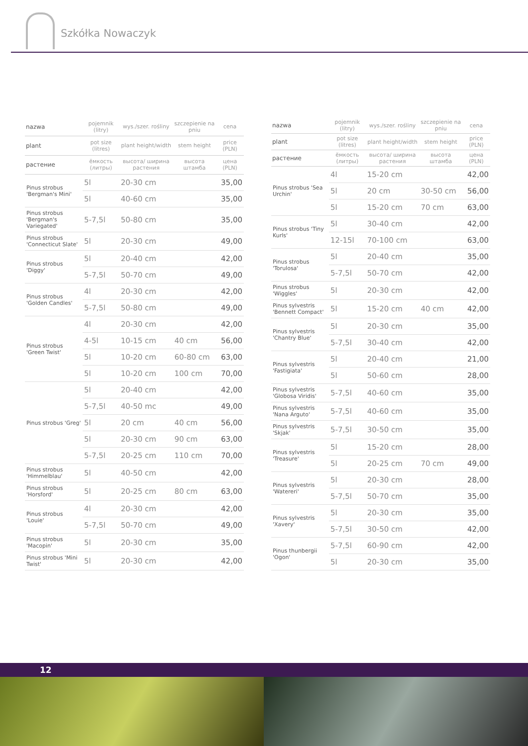Szkółka Nowaczyk
| nazwa | pojemnik (litry) | wys./szer. rośliny | szczepienie na pniu | cena |
| --- | --- | --- | --- | --- |
| plant | pot size (litres) | plant height/width | stem height | price (PLN) |
| растение | ёмкость (литры) | высота/ ширина растения | высота штамба | цена (PLN) |
| Pinus strobus 'Bergman's Mini' | 5l | 20-30 cm | | 35,00 |
| | 5l | 40-60 cm | | 35,00 |
| Pinus strobus 'Bergman's Variegated' | 5-7,5l | 50-80 cm | | 35,00 |
| Pinus strobus 'Connecticut Slate' | 5l | 20-30 cm | | 49,00 |
| Pinus strobus 'Diggy' | 5l | 20-40 cm | | 42,00 |
| | 5-7,5l | 50-70 cm | | 49,00 |
| Pinus strobus 'Golden Candles' | 4l | 20-30 cm | | 42,00 |
| | 5-7,5l | 50-80 cm | | 49,00 |
| Pinus strobus 'Green Twist' | 4l | 20-30 cm | | 42,00 |
| | 4-5l | 10-15 cm | 40 cm | 56,00 |
| | 5l | 10-20 cm | 60-80 cm | 63,00 |
| | 5l | 10-20 cm | 100 cm | 70,00 |
| Pinus strobus 'Greg' | 5l | 20-40 cm | | 42,00 |
| | 5-7,5l | 40-50 mc | | 49,00 |
| | 5l | 20 cm | 40 cm | 56,00 |
| | 5l | 20-30 cm | 90 cm | 63,00 |
| | 5-7,5l | 20-25 cm | 110 cm | 70,00 |
| Pinus strobus 'Himmelblau' | 5l | 40-50 cm | | 42,00 |
| Pinus strobus 'Horsford' | 5l | 20-25 cm | 80 cm | 63,00 |
| Pinus strobus 'Louie' | 4l | 20-30 cm | | 42,00 |
| | 5-7,5l | 50-70 cm | | 49,00 |
| Pinus strobus 'Macopin' | 5l | 20-30 cm | | 35,00 |
| Pinus strobus 'Mini Twist' | 5l | 20-30 cm | | 42,00 |
| nazwa | pojemnik (litry) | wys./szer. rośliny | szczepienie na pniu | cena |
| --- | --- | --- | --- | --- |
| plant | pot size (litres) | plant height/width | stem height | price (PLN) |
| растение | ёмкость (литры) | высота/ ширина растения | высота штамба | цена (PLN) |
| Pinus strobus 'Sea Urchin' | 4l | 15-20 cm | | 42,00 |
| | 5l | 20 cm | 30-50 cm | 56,00 |
| | 5l | 15-20 cm | 70 cm | 63,00 |
| Pinus strobus 'Tiny Kurls' | 5l | 30-40 cm | | 42,00 |
| | 12-15l | 70-100 cm | | 63,00 |
| Pinus strobus 'Torulosa' | 5l | 20-40 cm | | 35,00 |
| | 5-7,5l | 50-70 cm | | 42,00 |
| Pinus strobus 'Wiggles' | 5l | 20-30 cm | | 42,00 |
| Pinus sylvestris 'Bennett Compact' | 5l | 15-20 cm | 40 cm | 42,00 |
| Pinus sylvestris 'Chantry Blue' | 5l | 20-30 cm | | 35,00 |
| | 5-7,5l | 30-40 cm | | 42,00 |
| Pinus sylvestris 'Fastigiata' | 5l | 20-40 cm | | 21,00 |
| | 5l | 50-60 cm | | 28,00 |
| Pinus sylvestris 'Globosa Viridis' | 5-7,5l | 40-60 cm | | 35,00 |
| Pinus sylvestris 'Nana Arguto' | 5-7,5l | 40-60 cm | | 35,00 |
| Pinus sylvestris 'Skjak' | 5-7,5l | 30-50 cm | | 35,00 |
| Pinus sylvestris 'Treasure' | 5l | 15-20 cm | | 28,00 |
| | 5l | 20-25 cm | 70 cm | 49,00 |
| Pinus sylvestris 'Watereri' | 5l | 20-30 cm | | 28,00 |
| | 5-7,5l | 50-70 cm | | 35,00 |
| Pinus sylvestris 'Xavery' | 5l | 20-30 cm | | 35,00 |
| | 5-7,5l | 30-50 cm | | 42,00 |
| Pinus thunbergii 'Ogon' | 5-7,5l | 60-90 cm | | 42,00 |
| | 5l | 20-30 cm | | 35,00 |
12